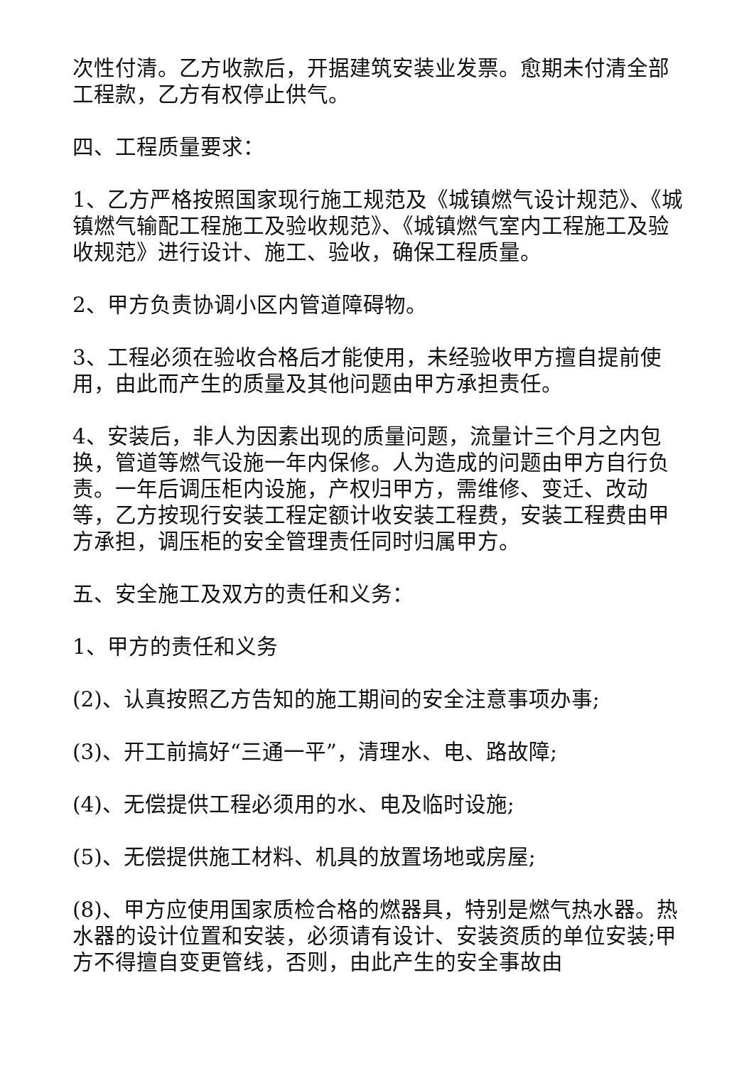次性付清。乙方收款后，开据建筑安装业发票。愈期未付清全部工程款，乙方有权停止供气。
四、工程质量要求：
1、乙方严格按照国家现行施工规范及《城镇燃气设计规范》、《城镇燃气输配工程施工及验收规范》、《城镇燃气室内工程施工及验收规范》进行设计、施工、验收，确保工程质量。
2、甲方负责协调小区内管道障碍物。
3、工程必须在验收合格后才能使用，未经验收甲方擅自提前使用，由此而产生的质量及其他问题由甲方承担责任。
4、安装后，非人为因素出现的质量问题，流量计三个月之内包换，管道等燃气设施一年内保修。人为造成的问题由甲方自行负责。一年后调压柜内设施，产权归甲方，需维修、变迁、改动等，乙方按现行安装工程定额计收安装工程费，安装工程费由甲方承担，调压柜的安全管理责任同时归属甲方。
五、安全施工及双方的责任和义务：
1、甲方的责任和义务
(2)、认真按照乙方告知的施工期间的安全注意事项办事;
(3)、开工前搞好“三通一平”，清理水、电、路故障;
(4)、无偿提供工程必须用的水、电及临时设施;
(5)、无偿提供施工材料、机具的放置场地或房屋;
(8)、甲方应使用国家质检合格的燃器具，特别是燃气热水器。热水器的设计位置和安装，必须请有设计、安装资质的单位安装;甲方不得擅自变更管线，否则，由此产生的安全事故由